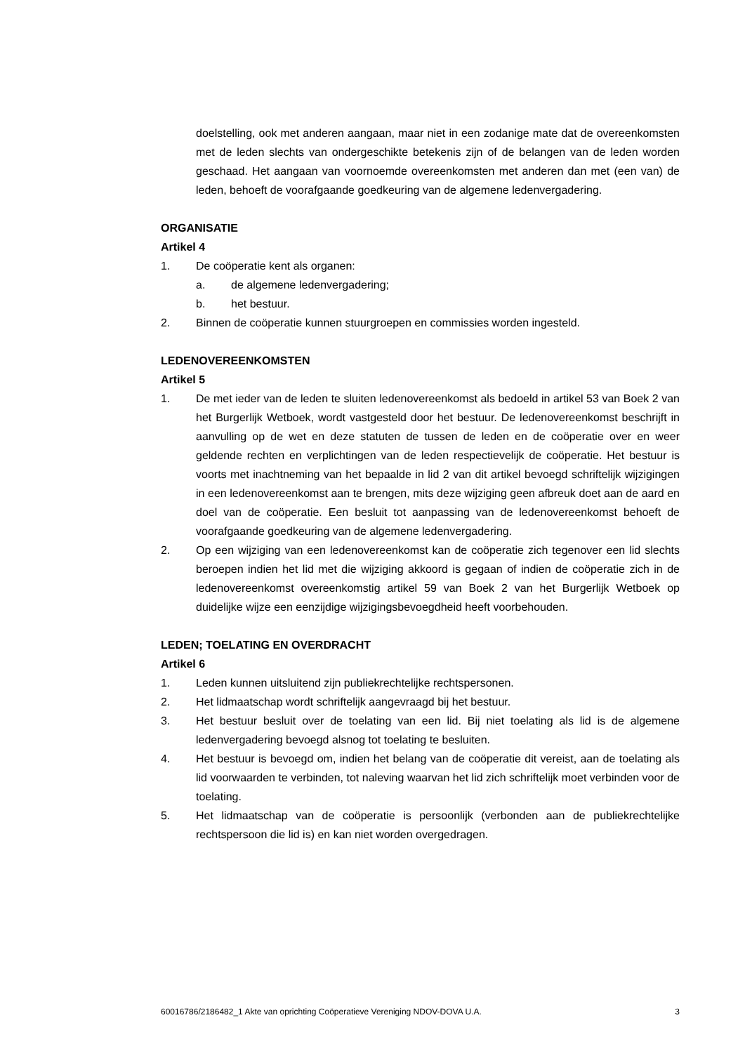doelstelling, ook met anderen aangaan, maar niet in een zodanige mate dat de overeenkomsten met de leden slechts van ondergeschikte betekenis zijn of de belangen van de leden worden geschaad. Het aangaan van voornoemde overeenkomsten met anderen dan met (een van) de leden, behoeft de voorafgaande goedkeuring van de algemene ledenvergadering.
ORGANISATIE
Artikel 4
1. De coöperatie kent als organen:
a. de algemene ledenvergadering;
b. het bestuur.
2. Binnen de coöperatie kunnen stuurgroepen en commissies worden ingesteld.
LEDENOVEREENKOMSTEN
Artikel 5
1. De met ieder van de leden te sluiten ledenovereenkomst als bedoeld in artikel 53 van Boek 2 van het Burgerlijk Wetboek, wordt vastgesteld door het bestuur. De ledenovereenkomst beschrijft in aanvulling op de wet en deze statuten de tussen de leden en de coöperatie over en weer geldende rechten en verplichtingen van de leden respectievelijk de coöperatie. Het bestuur is voorts met inachtneming van het bepaalde in lid 2 van dit artikel bevoegd schriftelijk wijzigingen in een ledenovereenkomst aan te brengen, mits deze wijziging geen afbreuk doet aan de aard en doel van de coöperatie. Een besluit tot aanpassing van de ledenovereenkomst behoeft de voorafgaande goedkeuring van de algemene ledenvergadering.
2. Op een wijziging van een ledenovereenkomst kan de coöperatie zich tegenover een lid slechts beroepen indien het lid met die wijziging akkoord is gegaan of indien de coöperatie zich in de ledenovereenkomst overeenkomstig artikel 59 van Boek 2 van het Burgerlijk Wetboek op duidelijke wijze een eenzijdige wijzigingsbevoegdheid heeft voorbehouden.
LEDEN; TOELATING EN OVERDRACHT
Artikel 6
1. Leden kunnen uitsluitend zijn publiekrechtelijke rechtspersonen.
2. Het lidmaatschap wordt schriftelijk aangevraagd bij het bestuur.
3. Het bestuur besluit over de toelating van een lid. Bij niet toelating als lid is de algemene ledenvergadering bevoegd alsnog tot toelating te besluiten.
4. Het bestuur is bevoegd om, indien het belang van de coöperatie dit vereist, aan de toelating als lid voorwaarden te verbinden, tot naleving waarvan het lid zich schriftelijk moet verbinden voor de toelating.
5. Het lidmaatschap van de coöperatie is persoonlijk (verbonden aan de publiekrechtelijke rechtspersoon die lid is) en kan niet worden overgedragen.
60016786/2186482_1 Akte van oprichting Coöperatieve Vereniging NDOV-DOVA U.A. 3